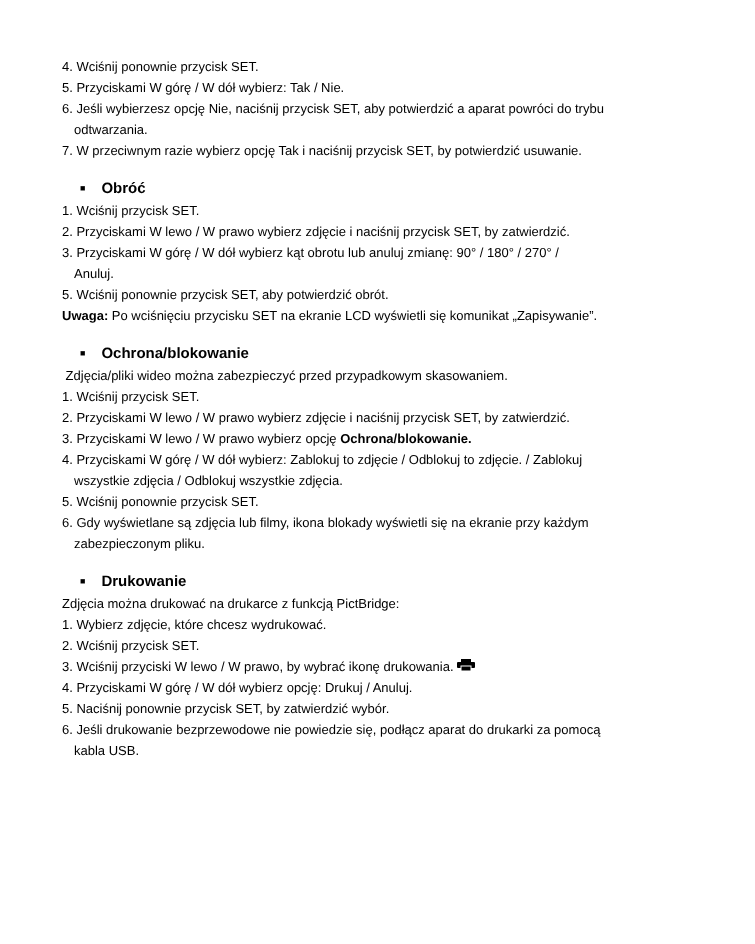4. Wciśnij ponownie przycisk SET.
5. Przyciskami W górę / W dół wybierz: Tak / Nie.
6. Jeśli wybierzesz opcję Nie, naciśnij przycisk SET, aby potwierdzić a aparat powróci do trybu
odtwarzania.
7. W przeciwnym razie wybierz opcję Tak i naciśnij przycisk SET, by potwierdzić usuwanie.
■ Obróć
1. Wciśnij przycisk SET.
2. Przyciskami W lewo / W prawo wybierz zdjęcie i naciśnij przycisk SET, by zatwierdzić.
3. Przyciskami W górę / W dół wybierz kąt obrotu lub anuluj zmianę: 90° / 180° / 270° /
Anuluj.
5. Wciśnij ponownie przycisk SET, aby potwierdzić obrót.
Uwaga: Po wciśnięciu przycisku SET na ekranie LCD wyświetli się komunikat „Zapisywanie”.
■ Ochrona/blokowanie
Zdjęcia/pliki wideo można zabezpieczyć przed przypadkowym skasowaniem.
1. Wciśnij przycisk SET.
2. Przyciskami W lewo / W prawo wybierz zdjęcie i naciśnij przycisk SET, by zatwierdzić.
3. Przyciskami W lewo / W prawo wybierz opcję Ochrona/blokowanie.
4. Przyciskami W górę / W dół wybierz: Zablokuj to zdjęcie / Odblokuj to zdjęcie. / Zablokuj
wszystkie zdjęcia / Odblokuj wszystkie zdjęcia.
5. Wciśnij ponownie przycisk SET.
6. Gdy wyświetlane są zdjęcia lub filmy, ikona blokady wyświetli się na ekranie przy każdym
zabezpieczonym pliku.
■ Drukowanie
Zdjęcia można drukować na drukarce z funkcją PictBridge:
1. Wybierz zdjęcie, które chcesz wydrukować.
2. Wciśnij przycisk SET.
3. Wciśnij przyciski W lewo / W prawo, by wybrać ikonę drukowania.
4. Przyciskami W górę / W dół wybierz opcję: Drukuj / Anuluj.
5. Naciśnij ponownie przycisk SET, by zatwierdzić wybór.
6. Jeśli drukowanie bezprzewodowe nie powiedzie się, podłącz aparat do drukarki za pomocą
kabla USB.